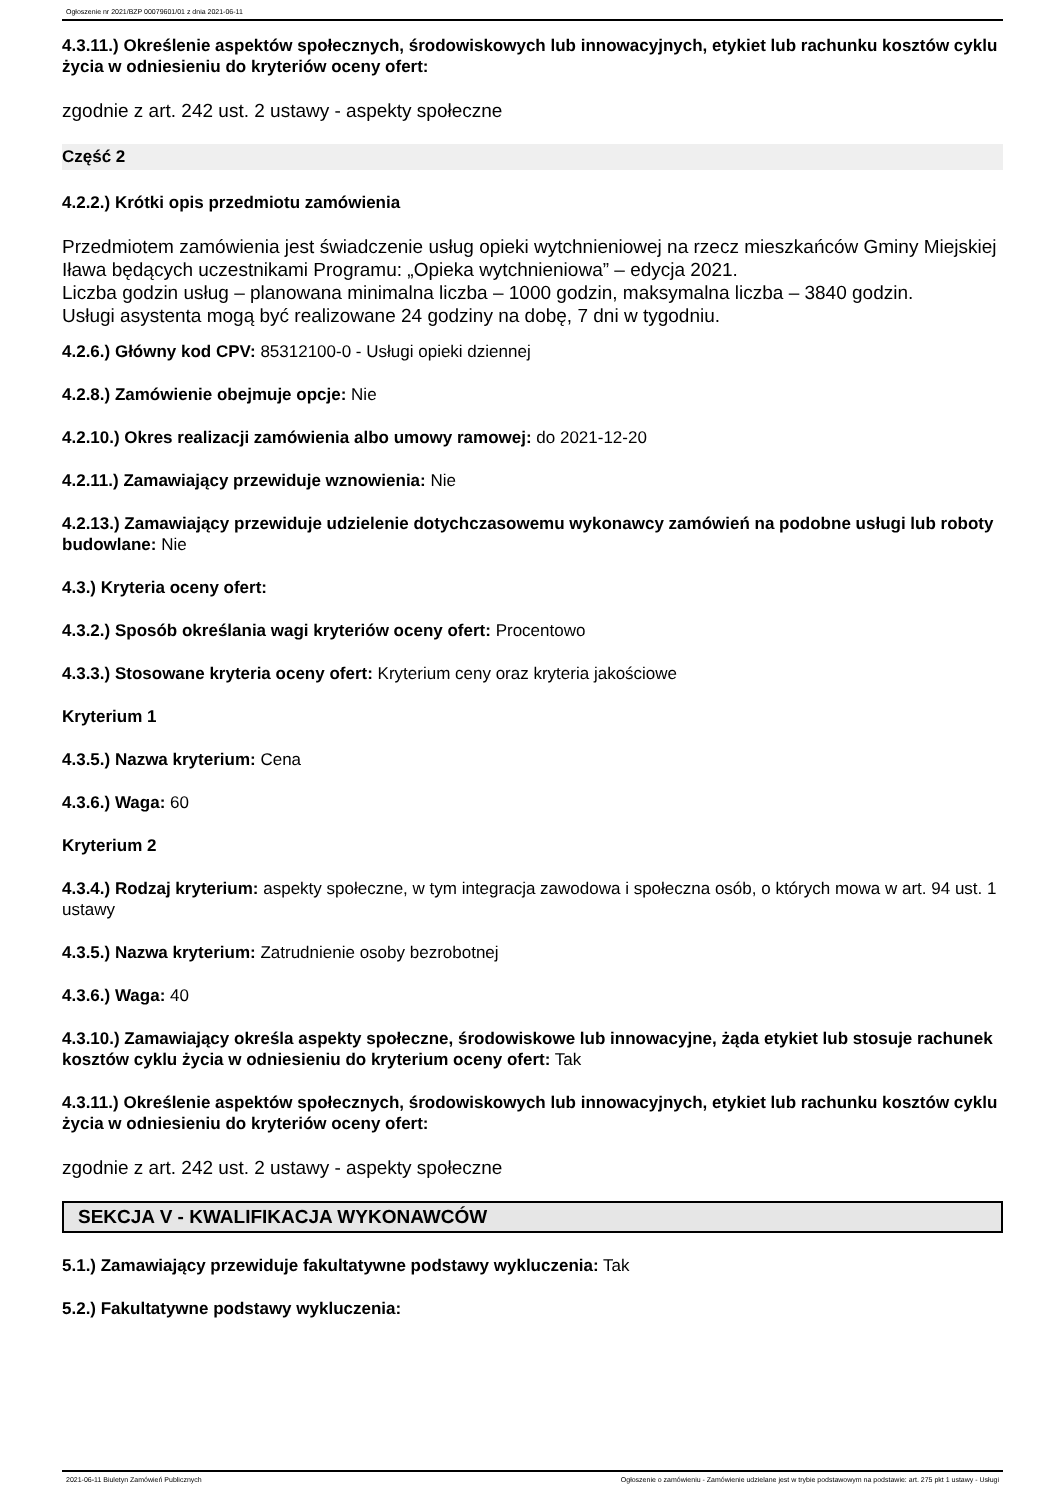Ogłoszenie nr 2021/BZP 00079601/01 z dnia 2021-06-11
4.3.11.) Określenie aspektów społecznych, środowiskowych lub innowacyjnych, etykiet lub rachunku kosztów cyklu życia w odniesieniu do kryteriów oceny ofert:
zgodnie z art. 242 ust. 2 ustawy - aspekty społeczne
Część 2
4.2.2.) Krótki opis przedmiotu zamówienia
Przedmiotem zamówienia jest świadczenie usług opieki wytchnieniowej na rzecz mieszkańców Gminy Miejskiej Iława będących uczestnikami Programu: „Opieka wytchnieniowa” – edycja 2021.
Liczba godzin usług – planowana minimalna liczba – 1000 godzin, maksymalna liczba – 3840 godzin.
Usługi asystenta mogą być realizowane 24 godziny na dobę, 7 dni w tygodniu.
4.2.6.) Główny kod CPV: 85312100-0 - Usługi opieki dziennej
4.2.8.) Zamówienie obejmuje opcje: Nie
4.2.10.) Okres realizacji zamówienia albo umowy ramowej: do 2021-12-20
4.2.11.) Zamawiający przewiduje wznowienia: Nie
4.2.13.) Zamawiający przewiduje udzielenie dotychczasowemu wykonawcy zamówień na podobne usługi lub roboty budowlane: Nie
4.3.) Kryteria oceny ofert:
4.3.2.) Sposób określania wagi kryteriów oceny ofert: Procentowo
4.3.3.) Stosowane kryteria oceny ofert: Kryterium ceny oraz kryteria jakościowe
Kryterium 1
4.3.5.) Nazwa kryterium: Cena
4.3.6.) Waga: 60
Kryterium 2
4.3.4.) Rodzaj kryterium: aspekty społeczne, w tym integracja zawodowa i społeczna osób, o których mowa w art. 94 ust. 1 ustawy
4.3.5.) Nazwa kryterium: Zatrudnienie osoby bezrobotnej
4.3.6.) Waga: 40
4.3.10.) Zamawiający określa aspekty społeczne, środowiskowe lub innowacyjne, żąda etykiet lub stosuje rachunek kosztów cyklu życia w odniesieniu do kryterium oceny ofert: Tak
4.3.11.) Określenie aspektów społecznych, środowiskowych lub innowacyjnych, etykiet lub rachunku kosztów cyklu życia w odniesieniu do kryteriów oceny ofert:
zgodnie z art. 242 ust. 2 ustawy - aspekty społeczne
SEKCJA V - KWALIFIKACJA WYKONAWCÓW
5.1.) Zamawiający przewiduje fakultatywne podstawy wykluczenia: Tak
5.2.) Fakultatywne podstawy wykluczenia:
2021-06-11 Biuletyn Zamówień Publicznych Ogłoszenie o zamówieniu - Zamówienie udzielane jest w trybie podstawowym na podstawie: art. 275 pkt 1 ustawy - Usługi